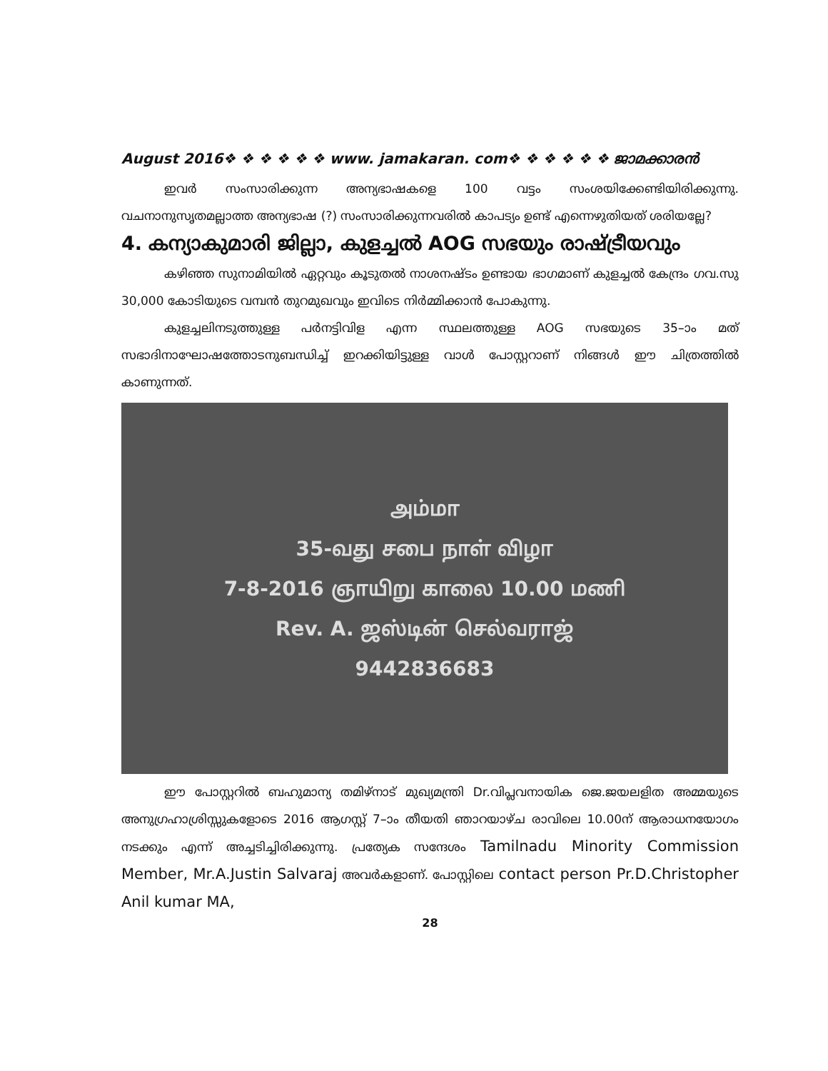August 2016❖ ❖ ❖ ❖ ❖ ❖ www. jamakaran. com❖ ❖ ❖ ❖ ❖ ❖ ജാമക്കാരൻ
ഇവർ സംസാരിക്കുന്ന അന്യഭാഷകളെ 100 വട്ടം സംശയിക്കേണ്ടിയിരിക്കുന്നു. വചനാനുസൃതമല്ലാത്ത അന്യഭാഷ (?) സംസാരിക്കുന്നവരിൽ കാപട്യം ഉണ്ട് എന്നെഴുതിയത് ശരിയല്ലേ?
4. കന്യാകുമാരി ജില്ലാ, കുളച്ചൽ AOG സഭയും രാഷ്ട്രീയവും
കഴിഞ്ഞ സുനാമിയിൽ ഏറ്റവും കൂടുതൽ നാശനഷ്ടം ഉണ്ടായ ഭാഗമാണ് കുളച്ചൽ കേന്ദ്രം ഗവ.സു 30,000 കോടിയുടെ വമ്പൻ തുറമുഖവും ഇവിടെ നിർമ്മിക്കാൻ പോകുന്നു.
കുളച്ചലിനടുത്തുള്ള പർനട്ടിവിള എന്ന സ്ഥലത്തുള്ള AOG സഭയുടെ 35–ാം മത് സഭാദിനാഘോഷത്തോടനുബന്ധിച്ച് ഇറക്കിയിട്ടുള്ള വാൾ പോസ്റ്ററാണ് നിങ്ങൾ ഈ ചിത്രത്തിൽ കാണുന്നത്.
அம்மா
35-வது சபை நாள் விழா
7-8-2016 ஞாயிறு காலை 10.00 மணி
Rev. A. ஜஸ்டின் செல்வராஜ்
9442836683
ഈ പോസ്റ്ററിൽ ബഹുമാന്യ തമിഴ്നാട് മുഖ്യമന്ത്രി Dr.വിപ്ലവനായിക ജെ.ജയലളിത അമ്മയുടെ അനുഗ്രഹാശ്രിസ്സുകളോടെ 2016 ആഗസ്റ്റ് 7–ാം തീയതി ഞാറയാഴ്ച രാവിലെ 10.00ന് ആരാധനയോഗം നടക്കും എന്ന് അച്ചടിച്ചിരിക്കുന്നു. പ്രത്യേക സന്ദേശം Tamilnadu Minority Commission Member, Mr.A.Justin Salvaraj അവർകളാണ്. പോസ്റ്റിലെ contact person Pr.D.Christopher Anil kumar MA,
28